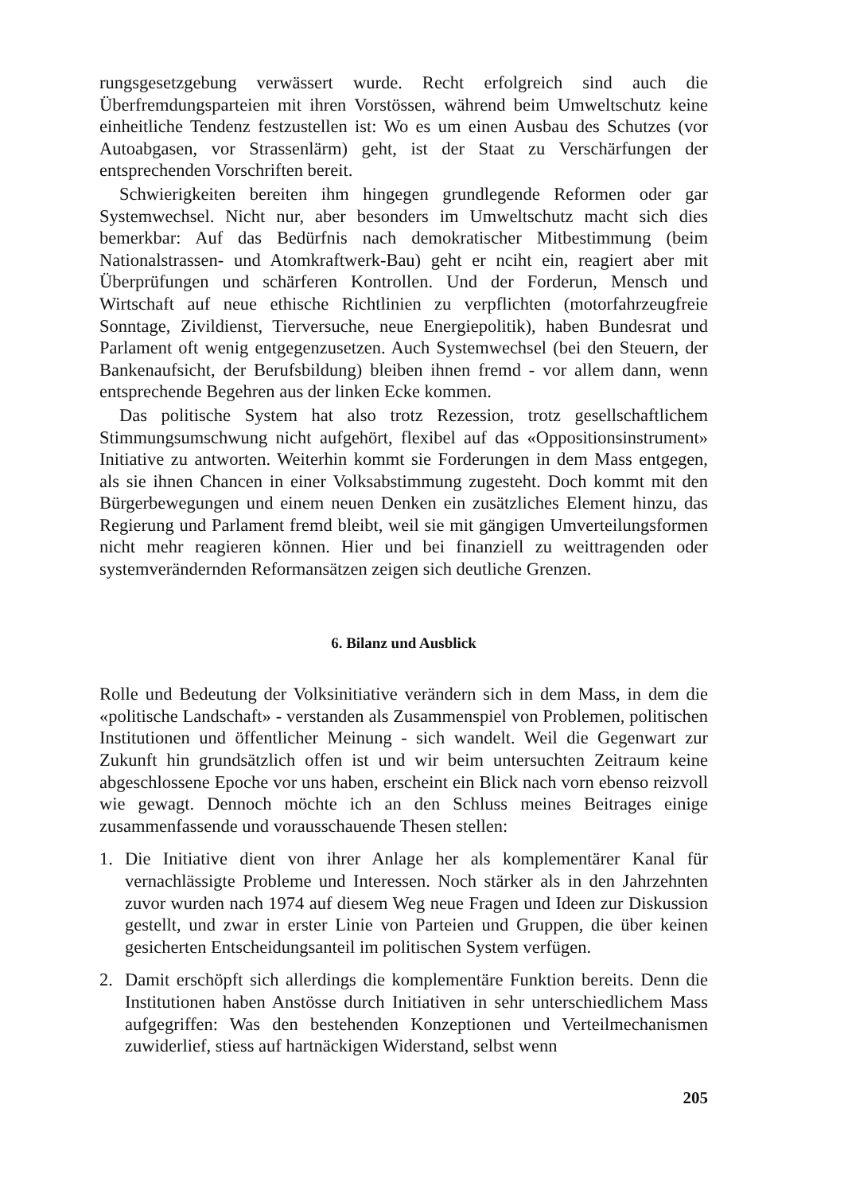rungsgesetzgebung verwässert wurde. Recht erfolgreich sind auch die Überfremdungsparteien mit ihren Vorstössen, während beim Umweltschutz keine einheitliche Tendenz festzustellen ist: Wo es um einen Ausbau des Schutzes (vor Autoabgasen, vor Strassenlärm) geht, ist der Staat zu Verschärfungen der entsprechenden Vorschriften bereit.
Schwierigkeiten bereiten ihm hingegen grundlegende Reformen oder gar Systemwechsel. Nicht nur, aber besonders im Umweltschutz macht sich dies bemerkbar: Auf das Bedürfnis nach demokratischer Mitbestimmung (beim Nationalstrassen- und Atomkraftwerk-Bau) geht er nciht ein, reagiert aber mit Überprüfungen und schärferen Kontrollen. Und der Forderun, Mensch und Wirtschaft auf neue ethische Richtlinien zu verpflichten (motorfahrzeugfreie Sonntage, Zivildienst, Tierversuche, neue Energiepolitik), haben Bundesrat und Parlament oft wenig entgegenzusetzen. Auch Systemwechsel (bei den Steuern, der Bankenaufsicht, der Berufsbildung) bleiben ihnen fremd - vor allem dann, wenn entsprechende Begehren aus der linken Ecke kommen.
Das politische System hat also trotz Rezession, trotz gesellschaftlichem Stimmungsumschwung nicht aufgehört, flexibel auf das «Oppositionsinstrument» Initiative zu antworten. Weiterhin kommt sie Forderungen in dem Mass entgegen, als sie ihnen Chancen in einer Volksabstimmung zugesteht. Doch kommt mit den Bürgerbewegungen und einem neuen Denken ein zusätzliches Element hinzu, das Regierung und Parlament fremd bleibt, weil sie mit gängigen Umverteilungsformen nicht mehr reagieren können. Hier und bei finanziell zu weittragenden oder systemverändernden Reformansätzen zeigen sich deutliche Grenzen.
6. Bilanz und Ausblick
Rolle und Bedeutung der Volksinitiative verändern sich in dem Mass, in dem die «politische Landschaft» - verstanden als Zusammenspiel von Problemen, politischen Institutionen und öffentlicher Meinung - sich wandelt. Weil die Gegenwart zur Zukunft hin grundsätzlich offen ist und wir beim untersuchten Zeitraum keine abgeschlossene Epoche vor uns haben, erscheint ein Blick nach vorn ebenso reizvoll wie gewagt. Dennoch möchte ich an den Schluss meines Beitrages einige zusammenfassende und vorausschauende Thesen stellen:
1. Die Initiative dient von ihrer Anlage her als komplementärer Kanal für vernachlässigte Probleme und Interessen. Noch stärker als in den Jahrzehnten zuvor wurden nach 1974 auf diesem Weg neue Fragen und Ideen zur Diskussion gestellt, und zwar in erster Linie von Parteien und Gruppen, die über keinen gesicherten Entscheidungsanteil im politischen System verfügen.
2. Damit erschöpft sich allerdings die komplementäre Funktion bereits. Denn die Institutionen haben Anstösse durch Initiativen in sehr unterschiedlichem Mass aufgegriffen: Was den bestehenden Konzeptionen und Verteilmechanismen zuwiderlief, stiess auf hartnäckigen Widerstand, selbst wenn
205